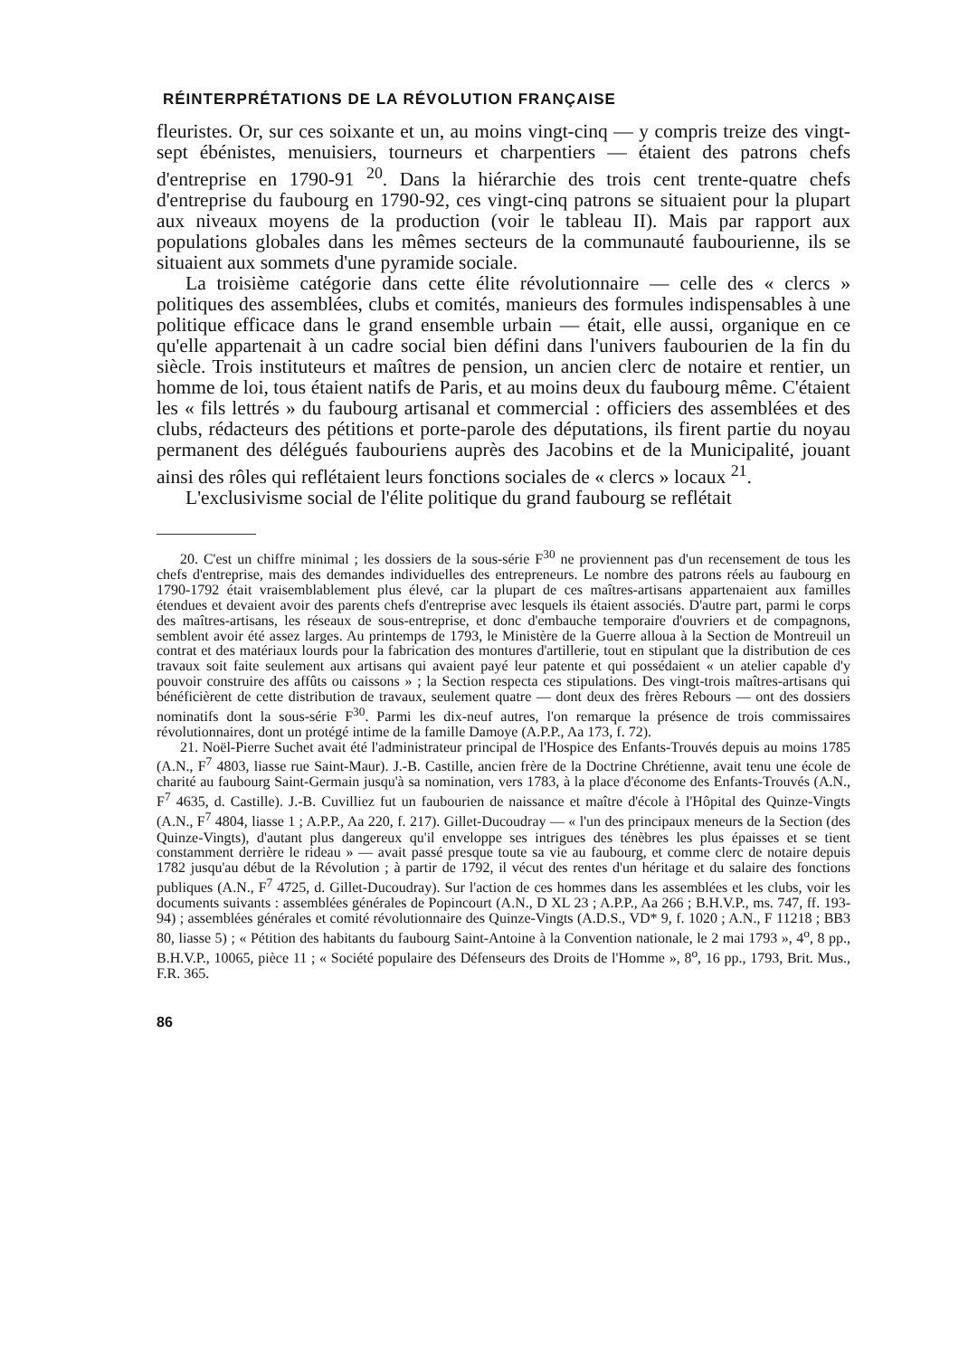RÉINTERPRÉTATIONS DE LA RÉVOLUTION FRANÇAISE
fleuristes. Or, sur ces soixante et un, au moins vingt-cinq — y compris treize des vingt-sept ébénistes, menuisiers, tourneurs et charpentiers — étaient des patrons chefs d'entreprise en 1790-91 <sup>20</sup>. Dans la hiérarchie des trois cent trente-quatre chefs d'entreprise du faubourg en 1790-92, ces vingt-cinq patrons se situaient pour la plupart aux niveaux moyens de la production (voir le tableau II). Mais par rapport aux populations globales dans les mêmes secteurs de la communauté faubourienne, ils se situaient aux sommets d'une pyramide sociale.
La troisième catégorie dans cette élite révolutionnaire — celle des « clercs » politiques des assemblées, clubs et comités, manieurs des formules indispensables à une politique efficace dans le grand ensemble urbain — était, elle aussi, organique en ce qu'elle appartenait à un cadre social bien défini dans l'univers faubourien de la fin du siècle. Trois instituteurs et maîtres de pension, un ancien clerc de notaire et rentier, un homme de loi, tous étaient natifs de Paris, et au moins deux du faubourg même. C'étaient les « fils lettrés » du faubourg artisanal et commercial : officiers des assemblées et des clubs, rédacteurs des pétitions et porte-parole des députations, ils firent partie du noyau permanent des délégués faubouriens auprès des Jacobins et de la Municipalité, jouant ainsi des rôles qui reflétaient leurs fonctions sociales de « clercs » locaux <sup>21</sup>.
L'exclusivisme social de l'élite politique du grand faubourg se reflétait
20. C'est un chiffre minimal ; les dossiers de la sous-série F<sup>30</sup> ne proviennent pas d'un recensement de tous les chefs d'entreprise, mais des demandes individuelles des entrepreneurs. Le nombre des patrons réels au faubourg en 1790-1792 était vraisemblablement plus élevé, car la plupart de ces maîtres-artisans appartenaient aux familles étendues et devaient avoir des parents chefs d'entreprise avec lesquels ils étaient associés. D'autre part, parmi le corps des maîtres-artisans, les réseaux de sous-entreprise, et donc d'embauche temporaire d'ouvriers et de compagnons, semblent avoir été assez larges. Au printemps de 1793, le Ministère de la Guerre alloua à la Section de Montreuil un contrat et des matériaux lourds pour la fabrication des montures d'artillerie, tout en stipulant que la distribution de ces travaux soit faite seulement aux artisans qui avaient payé leur patente et qui possédaient « un atelier capable d'y pouvoir construire des affûts ou caissons » ; la Section respecta ces stipulations. Des vingt-trois maîtres-artisans qui bénéficièrent de cette distribution de travaux, seulement quatre — dont deux des frères Rebours — ont des dossiers nominatifs dont la sous-série F<sup>30</sup>. Parmi les dix-neuf autres, l'on remarque la présence de trois commissaires révolutionnaires, dont un protégé intime de la famille Damoye (A.P.P., Aa 173, f. 72).
21. Noël-Pierre Suchet avait été l'administrateur principal de l'Hospice des Enfants-Trouvés depuis au moins 1785 (A.N., F<sup>7</sup> 4803, liasse rue Saint-Maur). J.-B. Castille, ancien frère de la Doctrine Chrétienne, avait tenu une école de charité au faubourg Saint-Germain jusqu'à sa nomination, vers 1783, à la place d'économe des Enfants-Trouvés (A.N., F<sup>7</sup> 4635, d. Castille). J.-B. Cuvilliez fut un faubourien de naissance et maître d'école à l'Hôpital des Quinze-Vingts (A.N., F<sup>7</sup> 4804, liasse 1 ; A.P.P., Aa 220, f. 217). Gillet-Ducoudray — « l'un des principaux meneurs de la Section (des Quinze-Vingts), d'autant plus dangereux qu'il enveloppe ses intrigues des ténèbres les plus épaisses et se tient constamment derrière le rideau » — avait passé presque toute sa vie au faubourg, et comme clerc de notaire depuis 1782 jusqu'au début de la Révolution ; à partir de 1792, il vécut des rentes d'un héritage et du salaire des fonctions publiques (A.N., F<sup>7</sup> 4725, d. Gillet-Ducoudray). Sur l'action de ces hommes dans les assemblées et les clubs, voir les documents suivants : assemblées générales de Popincourt (A.N., D XL 23 ; A.P.P., Aa 266 ; B.H.V.P., ms. 747, ff. 193-94) ; assemblées générales et comité révolutionnaire des Quinze-Vingts (A.D.S., VD* 9, f. 1020 ; A.N., F 11218 ; BB3 80, liasse 5) ; « Pétition des habitants du faubourg Saint-Antoine à la Convention nationale, le 2 mai 1793 », 4<sup>o</sup>, 8 pp., B.H.V.P., 10065, pièce 11 ; « Société populaire des Défenseurs des Droits de l'Homme », 8<sup>o</sup>, 16 pp., 1793, Brit. Mus., F.R. 365.
86